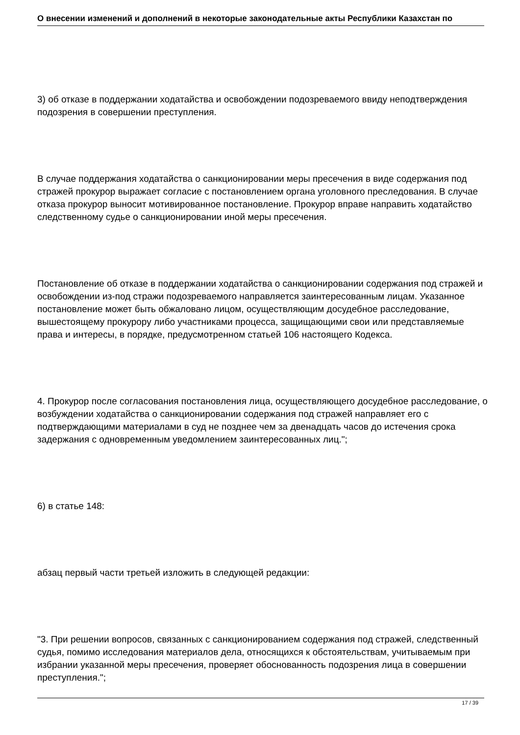О внесении изменений и дополнений в некоторые законодательные акты Республики Казахстан по
3) об отказе в поддержании ходатайства и освобождении подозреваемого ввиду неподтверждения подозрения в совершении преступления.
В случае поддержания ходатайства о санкционировании меры пресечения в виде содержания под стражей прокурор выражает согласие с постановлением органа уголовного преследования. В случае отказа прокурор выносит мотивированное постановление. Прокурор вправе направить ходатайство следственному судье о санкционировании иной меры пресечения.
Постановление об отказе в поддержании ходатайства о санкционировании содержания под стражей и освобождении из-под стражи подозреваемого направляется заинтересованным лицам. Указанное постановление может быть обжаловано лицом, осуществляющим досудебное расследование, вышестоящему прокурору либо участниками процесса, защищающими свои или представляемые права и интересы, в порядке, предусмотренном статьей 106 настоящего Кодекса.
4. Прокурор после согласования постановления лица, осуществляющего досудебное расследование, о возбуждении ходатайства о санкционировании содержания под стражей направляет его с подтверждающими материалами в суд не позднее чем за двенадцать часов до истечения срока задержания с одновременным уведомлением заинтересованных лиц.";
6) в статье 148:
абзац первый части третьей изложить в следующей редакции:
"3. При решении вопросов, связанных с санкционированием содержания под стражей, следственный судья, помимо исследования материалов дела, относящихся к обстоятельствам, учитываемым при избрании указанной меры пресечения, проверяет обоснованность подозрения лица в совершении преступления.";
17 / 39